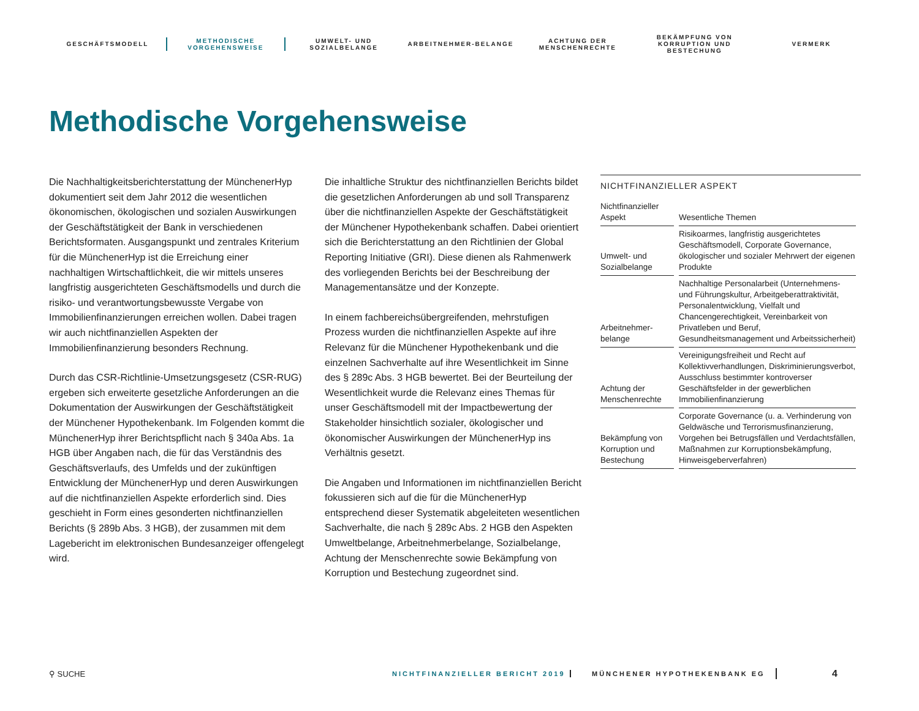GESCHÄFTSMODELL METHODISCHE VORGEHENSWEISE UMWELT- UND SOZIALBELANGE ARBEITNEHMER-BELANGE ACHTUNG DER MENSCHENRECHTE
BEKÄMPFUNG VON KORRUPTION UND BESTECHUNG
VERMERK
Methodische Vorgehensweise
Die Nachhaltigkeitsberichterstattung der MünchenerHyp dokumentiert seit dem Jahr 2012 die wesentlichen ökonomischen, ökologischen und sozialen Auswirkungen der Geschäftstätigkeit der Bank in verschiedenen Berichtsformaten. Ausgangspunkt und zentrales Kriterium für die MünchenerHyp ist die Erreichung einer nachhaltigen Wirtschaftlichkeit, die wir mittels unseres langfristig ausgerichteten Geschäftsmodells und durch die risiko- und verantwortungsbewusste Vergabe von Immobilienfinanzierungen erreichen wollen. Dabei tragen wir auch nichtfinanziellen Aspekten der Immobilienfinanzierung besonders Rechnung.
Durch das CSR-Richtlinie-Umsetzungsgesetz (CSR-RUG) ergeben sich erweiterte gesetzliche Anforderungen an die Dokumentation der Auswirkungen der Geschäftstätigkeit der Münchener Hypothekenbank. Im Folgenden kommt die MünchenerHyp ihrer Berichtspflicht nach § 340a Abs. 1a HGB über Angaben nach, die für das Verständnis des Geschäftsverlaufs, des Umfelds und der zukünftigen Entwicklung der MünchenerHyp und deren Auswirkungen auf die nichtfinanziellen Aspekte erforderlich sind. Dies geschieht in Form eines gesonderten nichtfinanziellen Berichts (§ 289b Abs. 3 HGB), der zusammen mit dem Lagebericht im elektronischen Bundesanzeiger offengelegt wird.
Die inhaltliche Struktur des nichtfinanziellen Berichts bildet die gesetzlichen Anforderungen ab und soll Transparenz über die nichtfinanziellen Aspekte der Geschäftstätigkeit der Münchener Hypothekenbank schaffen. Dabei orientiert sich die Berichterstattung an den Richtlinien der Global Reporting Initiative (GRI). Diese dienen als Rahmenwerk des vorliegenden Berichts bei der Beschreibung der Managementansätze und der Konzepte.
In einem fachbereichsübergreifenden, mehrstufigen Prozess wurden die nichtfinanziellen Aspekte auf ihre Relevanz für die Münchener Hypothekenbank und die einzelnen Sachverhalte auf ihre Wesentlichkeit im Sinne des § 289c Abs. 3 HGB bewertet. Bei der Beurteilung der Wesentlichkeit wurde die Relevanz eines Themas für unser Geschäftsmodell mit der Impactbewertung der Stakeholder hinsichtlich sozialer, ökologischer und ökonomischer Auswirkungen der MünchenerHyp ins Verhältnis gesetzt.
Die Angaben und Informationen im nichtfinanziellen Bericht fokussieren sich auf die für die MünchenerHyp entsprechend dieser Systematik abgeleiteten wesentlichen Sachverhalte, die nach § 289c Abs. 2 HGB den Aspekten Umweltbelange, Arbeitnehmerbelange, Sozialbelange, Achtung der Menschenrechte sowie Bekämpfung von Korruption und Bestechung zugeordnet sind.
NICHTFINANZIELLER ASPEKT
| Nichtfinanzieller Aspekt | Wesentliche Themen |
| --- | --- |
| Umwelt- und Sozialbelange | Risikoarmes, langfristig ausgerichtetes Geschäftsmodell, Corporate Governance, ökologischer und sozialer Mehrwert der eigenen Produkte |
| Arbeitnehmer-belange | Nachhaltige Personalarbeit (Unternehmens- und Führungskultur, Arbeitgeberattraktivität, Personalentwicklung, Vielfalt und Chancengerechtigkeit, Vereinbarkeit von Privatleben und Beruf, Gesundheitsmanagement und Arbeitssicherheit) |
| Achtung der Menschenrechte | Vereinigungsfreiheit und Recht auf Kollektivverhandlungen, Diskriminierungsverbot, Ausschluss bestimmter kontroverser Geschäftsfelder in der gewerblichen Immobilienfinanzierung |
| Bekämpfung von Korruption und Bestechung | Corporate Governance (u. a. Verhinderung von Geldwäsche und Terrorismusfinanzierung, Vorgehen bei Betrugsfällen und Verdachtsfällen, Maßnahmen zur Korruptionsbekämpfung, Hinweisgeberverfahren) |
⚲ SUCHE NICHTFINANZIELLER BERICHT 2019 MÜNCHENER HYPOTHEKENBANK EG 4